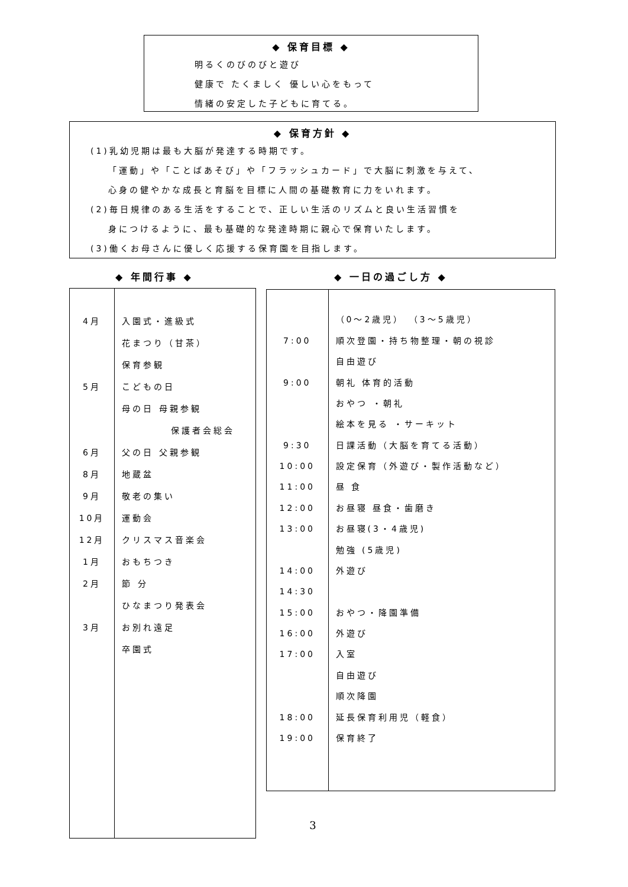◆ 保育目標 ◆
明るくのびのびと遊び
健康で たくましく 優しい心をもって
情緒の安定した子どもに育てる。
◆ 保育方針 ◆
(1)乳幼児期は最も大脳が発達する時期です。
「運動」や「ことばあそび」や「フラッシュカード」で大脳に刺激を与えて、
心身の健やかな成長と育脳を目標に人間の基礎教育に力をいれます。
(2)毎日規律のある生活をすることで、正しい生活のリズムと良い生活習慣を
身につけるように、最も基礎的な発達時期に親心で保育いたします。
(3)働くお母さんに優しく応援する保育園を目指します。
◆ 年間行事 ◆ ◆ 一日の過ごし方 ◆
| 4月 | 入園式・進級式 |
| | 花まつり（甘茶） |
| | 保育参観 |
| 5月 | こどもの日 |
| | 母の日 母親参観 |
| | 保護者会総会 |
| 6月 | 父の日 父親参観 |
| 8月 | 地蔵盆 |
| 9月 | 敬老の集い |
| 10月 | 運動会 |
| 12月 | クリスマス音楽会 |
| 1月 | おもちつき |
| 2月 | 節 分 |
| | ひなまつり発表会 |
| 3月 | お別れ遠足 |
| | 卒園式 |
| | （0～2歳児） （3～5歳児） |
| 7:00 | 順次登園・持ち物整理・朝の視診 |
| | 自由遊び |
| 9:00 | 朝礼 体育的活動 |
| | おやつ ・朝礼 |
| | 絵本を見る ・サーキット |
| 9:30 | 日課活動（大脳を育てる活動） |
| 10:00 | 設定保育（外遊び・製作活動など） |
| 11:00 | 昼 食 |
| 12:00 | お昼寝 昼食・歯磨き |
| 13:00 | お昼寝(3・4歳児) |
| | 勉強 (5歳児) |
| 14:00 | 外遊び |
| 14:30 | |
| 15:00 | おやつ・降園準備 |
| 16:00 | 外遊び |
| 17:00 | 入室 |
| | 自由遊び |
| | 順次降園 |
| 18:00 | 延長保育利用児（軽食） |
| 19:00 | 保育終了 |
3